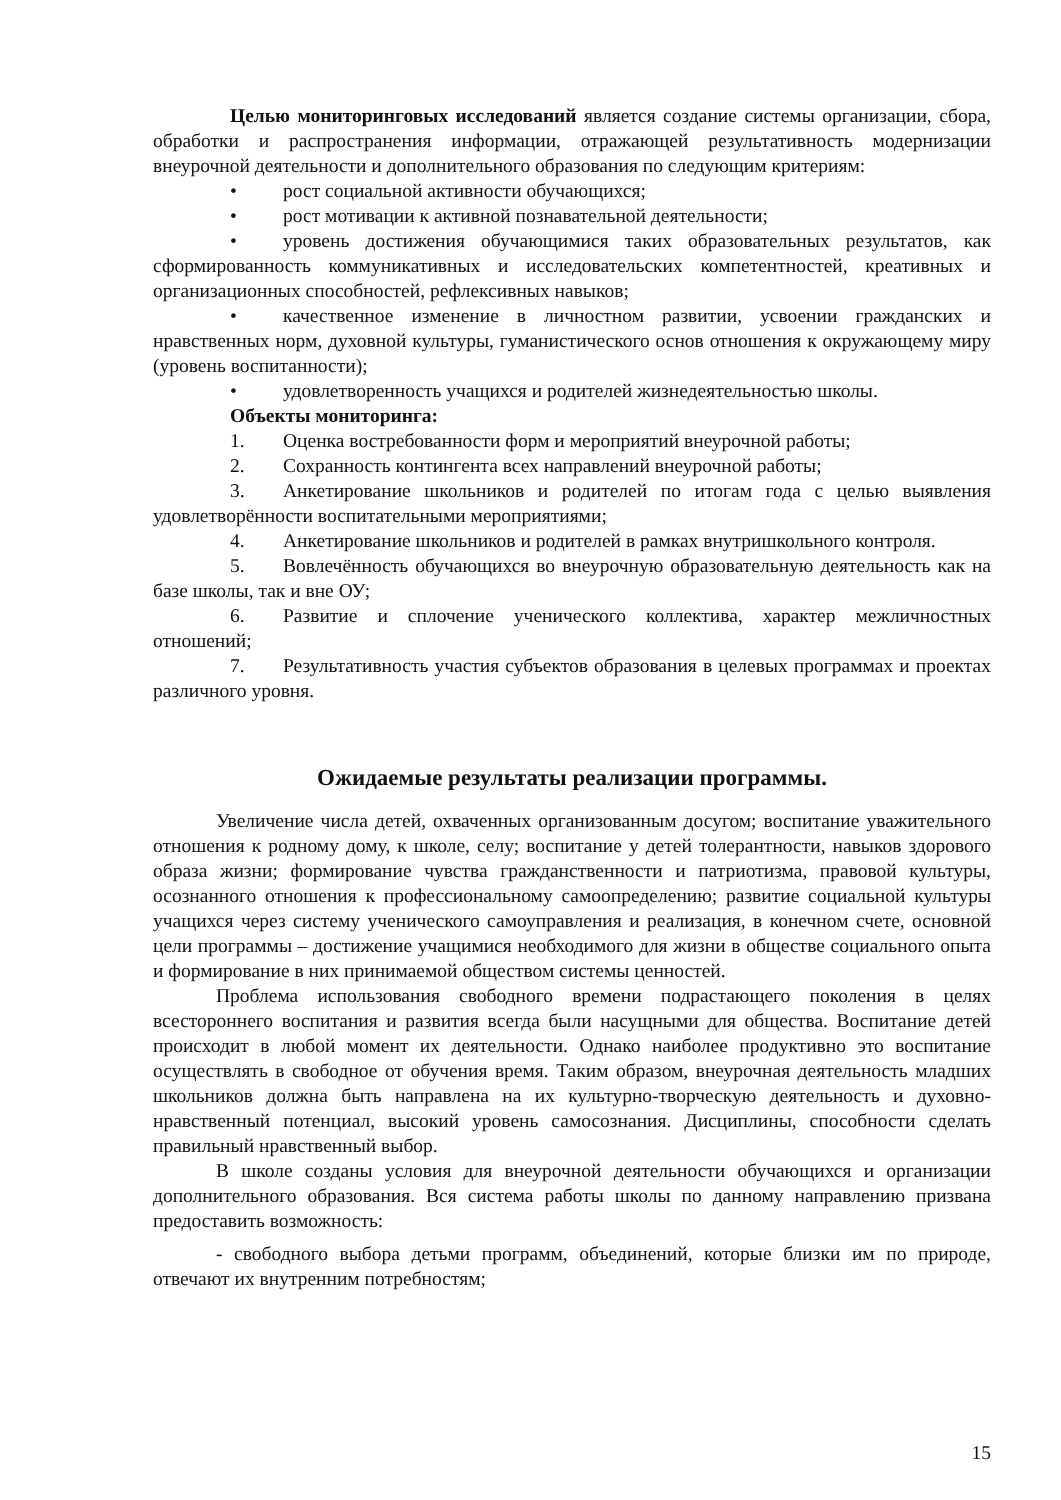Целью мониторинговых исследований является создание системы организации, сбора, обработки и распространения информации, отражающей результативность модернизации внеурочной деятельности и дополнительного образования по следующим критериям:
• рост социальной активности обучающихся;
• рост мотивации к активной познавательной деятельности;
• уровень достижения обучающимися таких образовательных результатов, как сформированность коммуникативных и исследовательских компетентностей, креативных и организационных способностей, рефлексивных навыков;
• качественное изменение в личностном развитии, усвоении гражданских и нравственных норм, духовной культуры, гуманистического основ отношения к окружающему миру (уровень воспитанности);
• удовлетворенность учащихся и родителей жизнедеятельностью школы.
Объекты мониторинга:
1. Оценка востребованности форм и мероприятий внеурочной работы;
2. Сохранность контингента всех направлений внеурочной работы;
3. Анкетирование школьников и родителей по итогам года с целью выявления удовлетворённости воспитательными мероприятиями;
4. Анкетирование школьников и родителей в рамках внутришкольного контроля.
5. Вовлечённость обучающихся во внеурочную образовательную деятельность как на базе школы, так и вне ОУ;
6. Развитие и сплочение ученического коллектива, характер межличностных отношений;
7. Результативность участия субъектов образования в целевых программах и проектах различного уровня.
Ожидаемые результаты реализации программы.
Увеличение числа детей, охваченных организованным досугом; воспитание уважительного отношения к родному дому, к школе, селу; воспитание у детей толерантности, навыков здорового образа жизни; формирование чувства гражданственности и патриотизма, правовой культуры, осознанного отношения к профессиональному самоопределению; развитие социальной культуры учащихся через систему ученического самоуправления и реализация, в конечном счете, основной цели программы – достижение учащимися необходимого для жизни в обществе социального опыта и формирование в них принимаемой обществом системы ценностей.
Проблема использования свободного времени подрастающего поколения в целях всестороннего воспитания и развития всегда были насущными для общества. Воспитание детей происходит в любой момент их деятельности. Однако наиболее продуктивно это воспитание осуществлять в свободное от обучения время. Таким образом, внеурочная деятельность младших школьников должна быть направлена на их культурно-творческую деятельность и духовно- нравственный потенциал, высокий уровень самосознания. Дисциплины, способности сделать правильный нравственный выбор.
В школе созданы условия для внеурочной деятельности обучающихся и организации дополнительного образования. Вся система работы школы по данному направлению призвана предоставить возможность:
- свободного выбора детьми программ, объединений, которые близки им по природе, отвечают их внутренним потребностям;
15